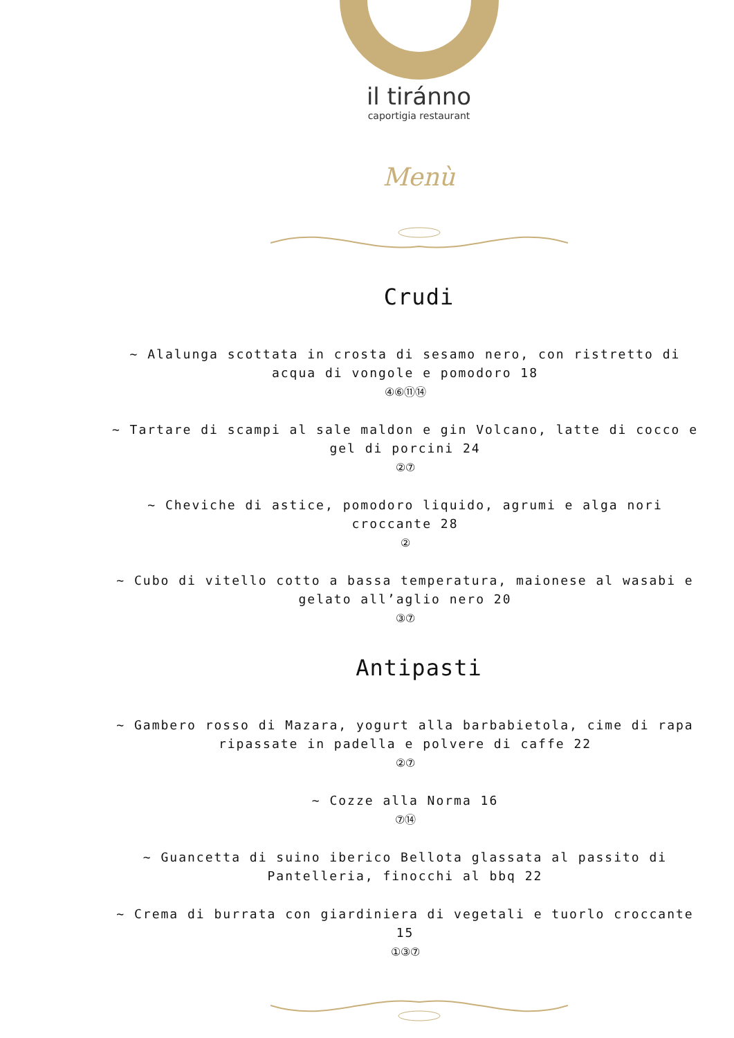il tiránno
caportigia restaurant
Menù
Crudi
~ Alalunga scottata in crosta di sesamo nero, con ristretto di acqua di vongole e pomodoro 18
④⑥⑪⑭
~ Tartare di scampi al sale maldon e gin Volcano, latte di cocco e gel di porcini 24
②⑦
~ Cheviche di astice, pomodoro liquido, agrumi e alga nori croccante 28
②
~ Cubo di vitello cotto a bassa temperatura, maionese al wasabi e gelato all’aglio nero 20
③⑦
Antipasti
~ Gambero rosso di Mazara, yogurt alla barbabietola, cime di rapa ripassate in padella e polvere di caffe 22
②⑦
~ Cozze alla Norma 16
⑦⑭
~ Guancetta di suino iberico Bellota glassata al passito di Pantelleria, finocchi al bbq 22
~ Crema di burrata con giardiniera di vegetali e tuorlo croccante 15
①③⑦